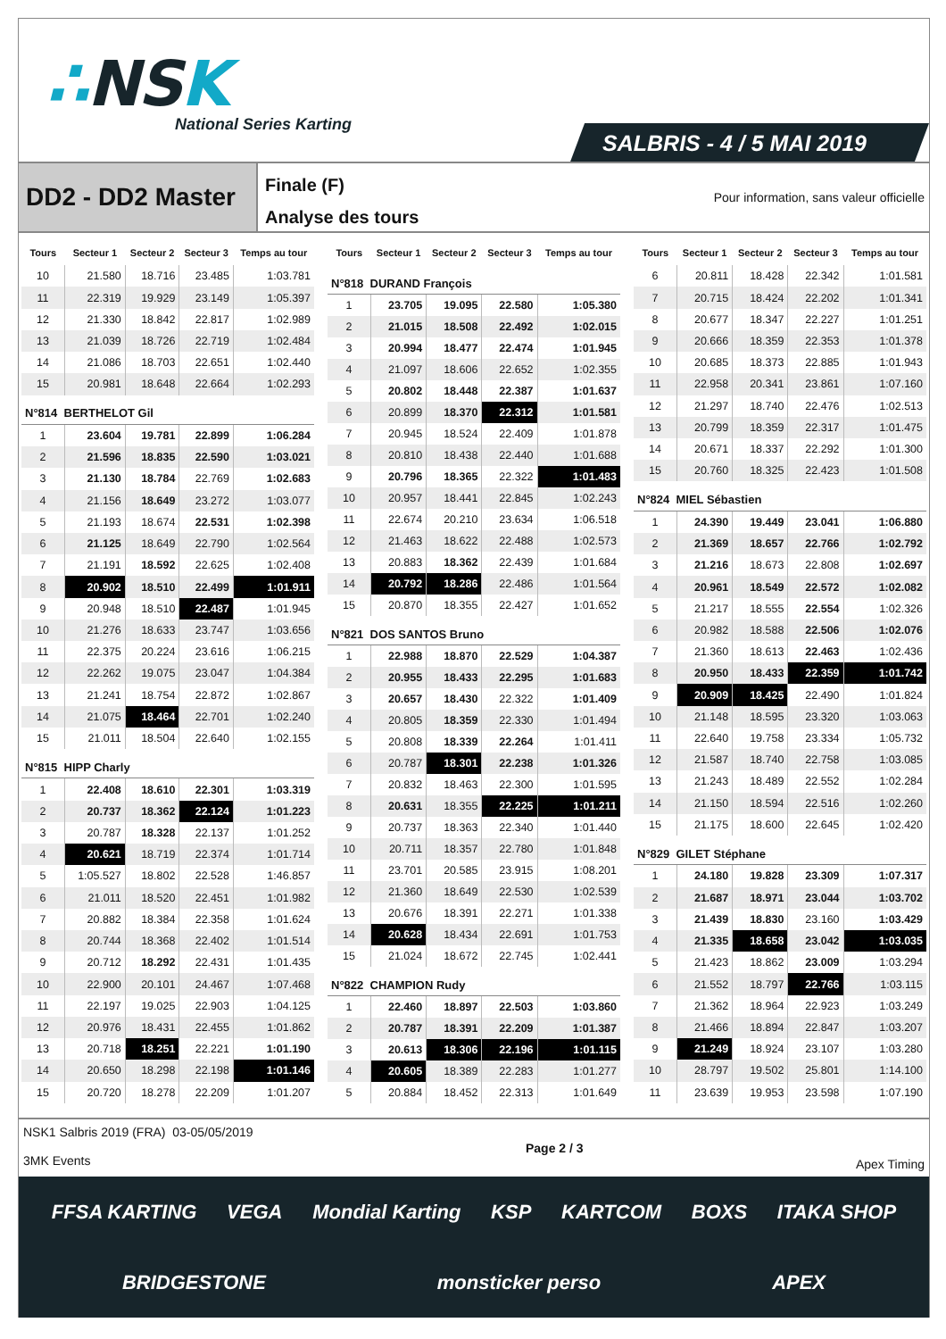∴NSK
National Series Karting
SALBRIS - 4 / 5 MAI 2019
DD2 - DD2 Master
Finale (F)
Analyse des tours
Pour information, sans valeur officielle
| Tours | Secteur 1 | Secteur 2 | Secteur 3 | Temps au tour |
| --- | --- | --- | --- | --- |
| 10 | 21.580 | 18.716 | 23.485 | 1:03.781 |
| 11 | 22.319 | 19.929 | 23.149 | 1:05.397 |
| 12 | 21.330 | 18.842 | 22.817 | 1:02.989 |
| 13 | 21.039 | 18.726 | 22.719 | 1:02.484 |
| 14 | 21.086 | 18.703 | 22.651 | 1:02.440 |
| 15 | 20.981 | 18.648 | 22.664 | 1:02.293 |
| N°814 BERTHELOT Gil | | | | |
| 1 | 23.604 | 19.781 | 22.899 | 1:06.284 |
| 2 | 21.596 | 18.835 | 22.590 | 1:03.021 |
| 3 | 21.130 | 18.784 | 22.769 | 1:02.683 |
| 4 | 21.156 | 18.649 | 23.272 | 1:03.077 |
| 5 | 21.193 | 18.674 | 22.531 | 1:02.398 |
| 6 | 21.125 | 18.649 | 22.790 | 1:02.564 |
| 7 | 21.191 | 18.592 | 22.625 | 1:02.408 |
| 8 | 20.902 | 18.510 | 22.499 | 1:01.911 |
| 9 | 20.948 | 18.510 | 22.487 | 1:01.945 |
| 10 | 21.276 | 18.633 | 23.747 | 1:03.656 |
| 11 | 22.375 | 20.224 | 23.616 | 1:06.215 |
| 12 | 22.262 | 19.075 | 23.047 | 1:04.384 |
| 13 | 21.241 | 18.754 | 22.872 | 1:02.867 |
| 14 | 21.075 | 18.464 | 22.701 | 1:02.240 |
| 15 | 21.011 | 18.504 | 22.640 | 1:02.155 |
| N°815 HIPP Charly | | | | |
| 1 | 22.408 | 18.610 | 22.301 | 1:03.319 |
| 2 | 20.737 | 18.362 | 22.124 | 1:01.223 |
| 3 | 20.787 | 18.328 | 22.137 | 1:01.252 |
| 4 | 20.621 | 18.719 | 22.374 | 1:01.714 |
| 5 | 1:05.527 | 18.802 | 22.528 | 1:46.857 |
| 6 | 21.011 | 18.520 | 22.451 | 1:01.982 |
| 7 | 20.882 | 18.384 | 22.358 | 1:01.624 |
| 8 | 20.744 | 18.368 | 22.402 | 1:01.514 |
| 9 | 20.712 | 18.292 | 22.431 | 1:01.435 |
| 10 | 22.900 | 20.101 | 24.467 | 1:07.468 |
| 11 | 22.197 | 19.025 | 22.903 | 1:04.125 |
| 12 | 20.976 | 18.431 | 22.455 | 1:01.862 |
| 13 | 20.718 | 18.251 | 22.221 | 1:01.190 |
| 14 | 20.650 | 18.298 | 22.198 | 1:01.146 |
| 15 | 20.720 | 18.278 | 22.209 | 1:01.207 |
| Tours | Secteur 1 | Secteur 2 | Secteur 3 | Temps au tour |
| --- | --- | --- | --- | --- |
| N°818 DURAND François | | | | |
| 1 | 23.705 | 19.095 | 22.580 | 1:05.380 |
| 2 | 21.015 | 18.508 | 22.492 | 1:02.015 |
| 3 | 20.994 | 18.477 | 22.474 | 1:01.945 |
| 4 | 21.097 | 18.606 | 22.652 | 1:02.355 |
| 5 | 20.802 | 18.448 | 22.387 | 1:01.637 |
| 6 | 20.899 | 18.370 | 22.312 | 1:01.581 |
| 7 | 20.945 | 18.524 | 22.409 | 1:01.878 |
| 8 | 20.810 | 18.438 | 22.440 | 1:01.688 |
| 9 | 20.796 | 18.365 | 22.322 | 1:01.483 |
| 10 | 20.957 | 18.441 | 22.845 | 1:02.243 |
| 11 | 22.674 | 20.210 | 23.634 | 1:06.518 |
| 12 | 21.463 | 18.622 | 22.488 | 1:02.573 |
| 13 | 20.883 | 18.362 | 22.439 | 1:01.684 |
| 14 | 20.792 | 18.286 | 22.486 | 1:01.564 |
| 15 | 20.870 | 18.355 | 22.427 | 1:01.652 |
| N°821 DOS SANTOS Bruno | | | | |
| 1 | 22.988 | 18.870 | 22.529 | 1:04.387 |
| 2 | 20.955 | 18.433 | 22.295 | 1:01.683 |
| 3 | 20.657 | 18.430 | 22.322 | 1:01.409 |
| 4 | 20.805 | 18.359 | 22.330 | 1:01.494 |
| 5 | 20.808 | 18.339 | 22.264 | 1:01.411 |
| 6 | 20.787 | 18.301 | 22.238 | 1:01.326 |
| 7 | 20.832 | 18.463 | 22.300 | 1:01.595 |
| 8 | 20.631 | 18.355 | 22.225 | 1:01.211 |
| 9 | 20.737 | 18.363 | 22.340 | 1:01.440 |
| 10 | 20.711 | 18.357 | 22.780 | 1:01.848 |
| 11 | 23.701 | 20.585 | 23.915 | 1:08.201 |
| 12 | 21.360 | 18.649 | 22.530 | 1:02.539 |
| 13 | 20.676 | 18.391 | 22.271 | 1:01.338 |
| 14 | 20.628 | 18.434 | 22.691 | 1:01.753 |
| 15 | 21.024 | 18.672 | 22.745 | 1:02.441 |
| N°822 CHAMPION Rudy | | | | |
| 1 | 22.460 | 18.897 | 22.503 | 1:03.860 |
| 2 | 20.787 | 18.391 | 22.209 | 1:01.387 |
| 3 | 20.613 | 18.306 | 22.196 | 1:01.115 |
| 4 | 20.605 | 18.389 | 22.283 | 1:01.277 |
| 5 | 20.884 | 18.452 | 22.313 | 1:01.649 |
| Tours | Secteur 1 | Secteur 2 | Secteur 3 | Temps au tour |
| --- | --- | --- | --- | --- |
| 6 | 20.811 | 18.428 | 22.342 | 1:01.581 |
| 7 | 20.715 | 18.424 | 22.202 | 1:01.341 |
| 8 | 20.677 | 18.347 | 22.227 | 1:01.251 |
| 9 | 20.666 | 18.359 | 22.353 | 1:01.378 |
| 10 | 20.685 | 18.373 | 22.885 | 1:01.943 |
| 11 | 22.958 | 20.341 | 23.861 | 1:07.160 |
| 12 | 21.297 | 18.740 | 22.476 | 1:02.513 |
| 13 | 20.799 | 18.359 | 22.317 | 1:01.475 |
| 14 | 20.671 | 18.337 | 22.292 | 1:01.300 |
| 15 | 20.760 | 18.325 | 22.423 | 1:01.508 |
| N°824 MIEL Sébastien | | | | |
| 1 | 24.390 | 19.449 | 23.041 | 1:06.880 |
| 2 | 21.369 | 18.657 | 22.766 | 1:02.792 |
| 3 | 21.216 | 18.673 | 22.808 | 1:02.697 |
| 4 | 20.961 | 18.549 | 22.572 | 1:02.082 |
| 5 | 21.217 | 18.555 | 22.554 | 1:02.326 |
| 6 | 20.982 | 18.588 | 22.506 | 1:02.076 |
| 7 | 21.360 | 18.613 | 22.463 | 1:02.436 |
| 8 | 20.950 | 18.433 | 22.359 | 1:01.742 |
| 9 | 20.909 | 18.425 | 22.490 | 1:01.824 |
| 10 | 21.148 | 18.595 | 23.320 | 1:03.063 |
| 11 | 22.640 | 19.758 | 23.334 | 1:05.732 |
| 12 | 21.587 | 18.740 | 22.758 | 1:03.085 |
| 13 | 21.243 | 18.489 | 22.552 | 1:02.284 |
| 14 | 21.150 | 18.594 | 22.516 | 1:02.260 |
| 15 | 21.175 | 18.600 | 22.645 | 1:02.420 |
| N°829 GILET Stéphane | | | | |
| 1 | 24.180 | 19.828 | 23.309 | 1:07.317 |
| 2 | 21.687 | 18.971 | 23.044 | 1:03.702 |
| 3 | 21.439 | 18.830 | 23.160 | 1:03.429 |
| 4 | 21.335 | 18.658 | 23.042 | 1:03.035 |
| 5 | 21.423 | 18.862 | 23.009 | 1:03.294 |
| 6 | 21.552 | 18.797 | 22.766 | 1:03.115 |
| 7 | 21.362 | 18.964 | 22.923 | 1:03.249 |
| 8 | 21.466 | 18.894 | 22.847 | 1:03.207 |
| 9 | 21.249 | 18.924 | 23.107 | 1:03.280 |
| 10 | 28.797 | 19.502 | 25.801 | 1:14.100 |
| 11 | 23.639 | 19.953 | 23.598 | 1:07.190 |
NSK1 Salbris 2019 (FRA) 03-05/05/2019
3MK Events
Page 2 / 3 Apex Timing
FFSA KARTING VEGA Mondial Karting KSP KARTCOM BOXS ITAKA SHOP BRIDGESTONE monsticker perso APEX